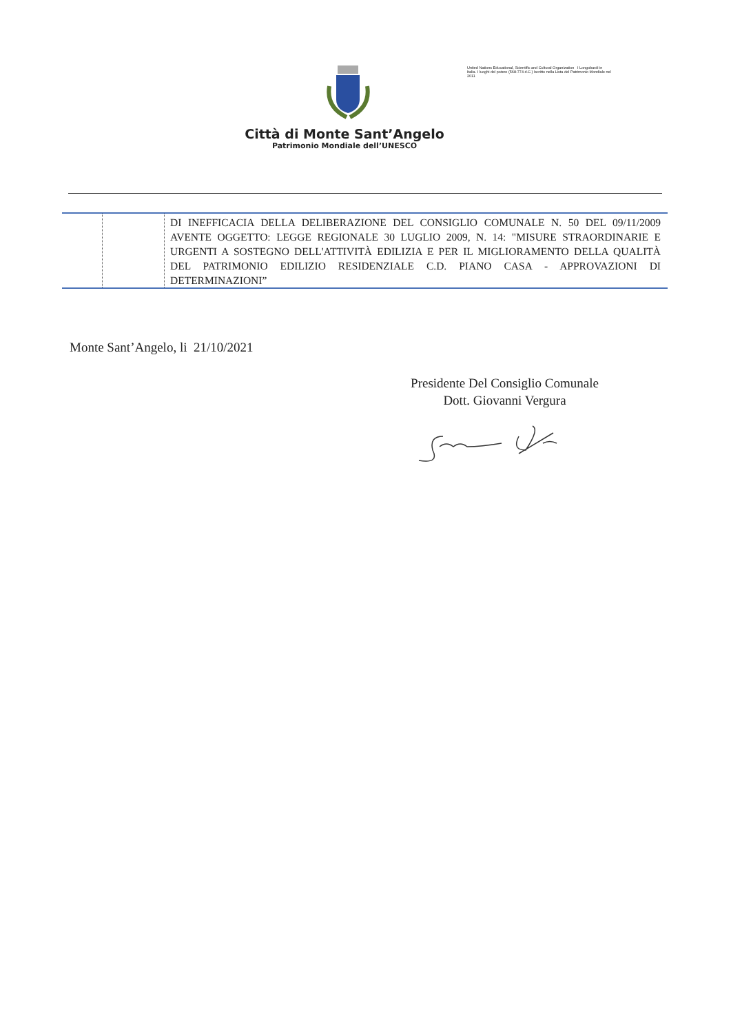United Nations Educational, Scientific and Cultural Organization I Longobardi in Italia. I luoghi del potere (568-774 d.C.) Iscritto nella Lista del Patrimonio Mondiale nel 2011
Città di Monte Sant’Angelo
Patrimonio Mondiale dell’UNESCO
| | | DI INEFFICACIA DELLA DELIBERAZIONE DEL CONSIGLIO COMUNALE N. 50 DEL 09/11/2009 AVENTE OGGETTO: LEGGE REGIONALE 30 LUGLIO 2009, N. 14: "MISURE STRAORDINARIE E URGENTI A SOSTEGNO DELL'ATTIVITÀ EDILIZIA E PER IL MIGLIORAMENTO DELLA QUALITÀ DEL PATRIMONIO EDILIZIO RESIDENZIALE C.D. PIANO CASA - APPROVAZIONI DI DETERMINAZIONI” |
Monte Sant’Angelo, li 21/10/2021
Presidente Del Consiglio Comunale
Dott. Giovanni Vergura